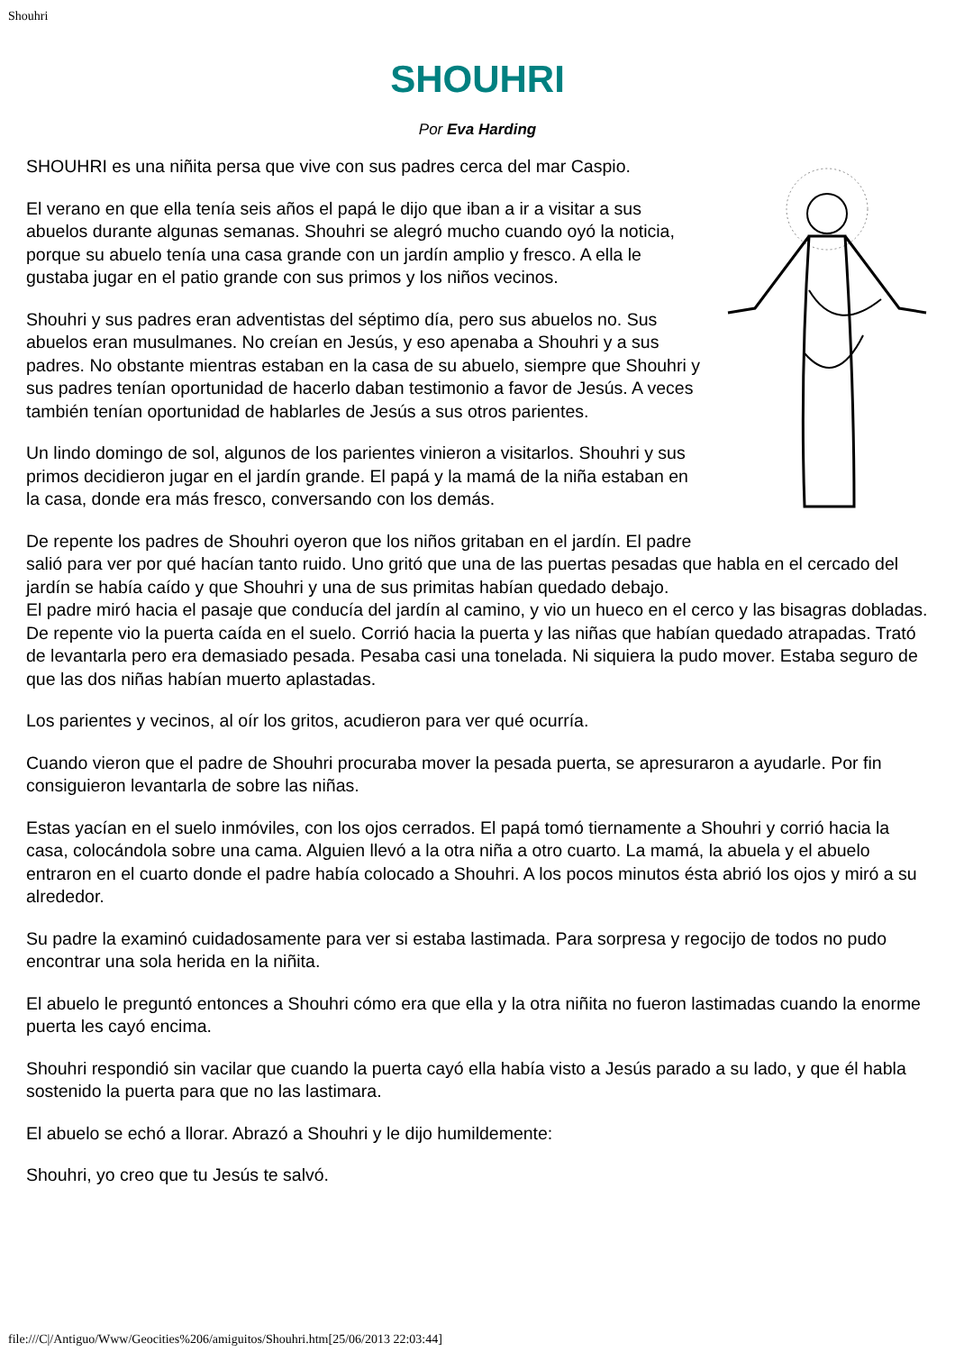Shouhri
SHOUHRI
Por Eva Harding
SHOUHRI es una niñita persa que vive con sus padres cerca del mar Caspio.
El verano en que ella tenía seis años el papá le dijo que iban a ir a visitar a sus abuelos durante algunas semanas. Shouhri se alegró mucho cuando oyó la noticia, porque su abuelo tenía una casa grande con un jardín amplio y fresco. A ella le gustaba jugar en el patio grande con sus primos y los niños vecinos.
Shouhri y sus padres eran adventistas del séptimo día, pero sus abuelos no. Sus abuelos eran musulmanes. No creían en Jesús, y eso apenaba a Shouhri y a sus padres. No obstante mientras estaban en la casa de su abuelo, siempre que Shouhri y sus padres tenían oportunidad de hacerlo daban testimonio a favor de Jesús. A veces también tenían oportunidad de hablarles de Jesús a sus otros parientes.
Un lindo domingo de sol, algunos de los parientes vinieron a visitarlos. Shouhri y sus primos decidieron jugar en el jardín grande. El papá y la mamá de la niña estaban en la casa, donde era más fresco, conversando con los demás.
De repente los padres de Shouhri oyeron que los niños gritaban en el jardín. El padre salió para ver por qué hacían tanto ruido. Uno gritó que una de las puertas pesadas que habla en el cercado del jardín se había caído y que Shouhri y una de sus primitas habían quedado debajo.
El padre miró hacia el pasaje que conducía del jardín al camino, y vio un hueco en el cerco y las bisagras dobladas. De repente vio la puerta caída en el suelo. Corrió hacia la puerta y las niñas que habían quedado atrapadas. Trató de levantarla pero era demasiado pesada. Pesaba casi una tonelada. Ni siquiera la pudo mover. Estaba seguro de que las dos niñas habían muerto aplastadas.
Los parientes y vecinos, al oír los gritos, acudieron para ver qué ocurría.
Cuando vieron que el padre de Shouhri procuraba mover la pesada puerta, se apresuraron a ayudarle. Por fin consiguieron levantarla de sobre las niñas.
Estas yacían en el suelo inmóviles, con los ojos cerrados. El papá tomó tiernamente a Shouhri y corrió hacia la casa, colocándola sobre una cama. Alguien llevó a la otra niña a otro cuarto. La mamá, la abuela y el abuelo entraron en el cuarto donde el padre había colocado a Shouhri. A los pocos minutos ésta abrió los ojos y miró a su alrededor.
Su padre la examinó cuidadosamente para ver si estaba lastimada. Para sorpresa y regocijo de todos no pudo encontrar una sola herida en la niñita.
El abuelo le preguntó entonces a Shouhri cómo era que ella y la otra niñita no fueron lastimadas cuando la enorme puerta les cayó encima.
Shouhri respondió sin vacilar que cuando la puerta cayó ella había visto a Jesús parado a su lado, y que él habla sostenido la puerta para que no las lastimara.
El abuelo se echó a llorar. Abrazó a Shouhri y le dijo humildemente:
Shouhri, yo creo que tu Jesús te salvó.
file:///C|/Antiguo/Www/Geocities%206/amiguitos/Shouhri.htm[25/06/2013 22:03:44]